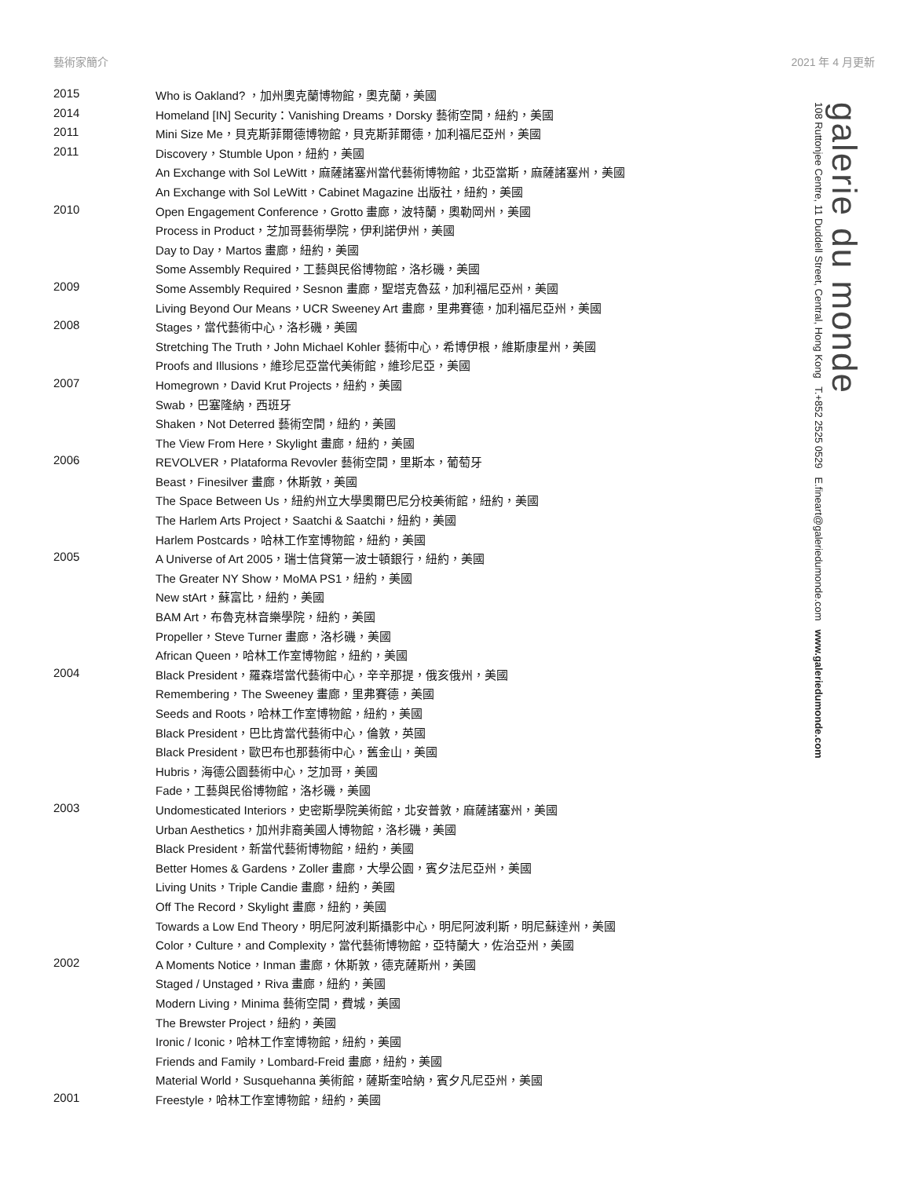藝術家簡介 2021 年 4 月更新
galerie du monde
108 Ruttonjee Centre, 11 Duddell Street, Central, Hong Kong T.+852 2525 0529 E.fineart@galeriedumonde.com www.galeriedumonde.com
| 2015 | Who is Oakland? ，加州奧克蘭博物館，奧克蘭，美國 |
| 2014 | Homeland [IN] Security：Vanishing Dreams，Dorsky 藝術空間，紐約，美國 |
| 2011 | Mini Size Me，貝克斯菲爾德博物館，貝克斯菲爾德，加利福尼亞州，美國 |
| 2011 | Discovery，Stumble Upon，紐約，美國 |
| | An Exchange with Sol LeWitt，麻薩諸塞州當代藝術博物館，北亞當斯，麻薩諸塞州，美國 |
| | An Exchange with Sol LeWitt，Cabinet Magazine 出版社，紐約，美國 |
| 2010 | Open Engagement Conference，Grotto 畫廊，波特蘭，奧勒岡州，美國 |
| | Process in Product，芝加哥藝術學院，伊利諾伊州，美國 |
| | Day to Day，Martos 畫廊，紐約，美國 |
| | Some Assembly Required，工藝與民俗博物館，洛杉磯，美國 |
| 2009 | Some Assembly Required，Sesnon 畫廊，聖塔克魯茲，加利福尼亞州，美國 |
| | Living Beyond Our Means，UCR Sweeney Art 畫廊，里弗賽德，加利福尼亞州，美國 |
| 2008 | Stages，當代藝術中心，洛杉磯，美國 |
| | Stretching The Truth，John Michael Kohler 藝術中心，希博伊根，維斯康星州，美國 |
| | Proofs and Illusions，維珍尼亞當代美術館，維珍尼亞，美國 |
| 2007 | Homegrown，David Krut Projects，紐約，美國 |
| | Swab，巴塞隆納，西班牙 |
| | Shaken，Not Deterred 藝術空間，紐約，美國 |
| | The View From Here，Skylight 畫廊，紐約，美國 |
| 2006 | REVOLVER，Plataforma Revovler 藝術空間，里斯本，葡萄牙 |
| | Beast，Finesilver 畫廊，休斯敦，美國 |
| | The Space Between Us，紐約州立大學奧爾巴尼分校美術館，紐約，美國 |
| | The Harlem Arts Project，Saatchi & Saatchi，紐約，美國 |
| | Harlem Postcards，哈林工作室博物館，紐約，美國 |
| 2005 | A Universe of Art 2005，瑞士信貸第一波士頓銀行，紐約，美國 |
| | The Greater NY Show，MoMA PS1，紐約，美國 |
| | New stArt，蘇富比，紐約，美國 |
| | BAM Art，布魯克林音樂學院，紐約，美國 |
| | Propeller，Steve Turner 畫廊，洛杉磯，美國 |
| | African Queen，哈林工作室博物館，紐約，美國 |
| 2004 | Black President，羅森塔當代藝術中心，辛辛那提，俄亥俄州，美國 |
| | Remembering，The Sweeney 畫廊，里弗賽德，美國 |
| | Seeds and Roots，哈林工作室博物館，紐約，美國 |
| | Black President，巴比肯當代藝術中心，倫敦，英國 |
| | Black President，歐巴布也那藝術中心，舊金山，美國 |
| | Hubris，海德公園藝術中心，芝加哥，美國 |
| | Fade，工藝與民俗博物館，洛杉磯，美國 |
| 2003 | Undomesticated Interiors，史密斯學院美術館，北安普敦，麻薩諸塞州，美國 |
| | Urban Aesthetics，加州非裔美國人博物館，洛杉磯，美國 |
| | Black President，新當代藝術博物館，紐約，美國 |
| | Better Homes & Gardens，Zoller 畫廊，大學公園，賓夕法尼亞州，美國 |
| | Living Units，Triple Candie 畫廊，紐約，美國 |
| | Off The Record，Skylight 畫廊，紐約，美國 |
| | Towards a Low End Theory，明尼阿波利斯攝影中心，明尼阿波利斯，明尼蘇達州，美國 |
| | Color，Culture，and Complexity，當代藝術博物館，亞特蘭大，佐治亞州，美國 |
| 2002 | A Moments Notice，Inman 畫廊，休斯敦，德克薩斯州，美國 |
| | Staged / Unstaged，Riva 畫廊，紐約，美國 |
| | Modern Living，Minima 藝術空間，費城，美國 |
| | The Brewster Project，紐約，美國 |
| | Ironic / Iconic，哈林工作室博物館，紐約，美國 |
| | Friends and Family，Lombard-Freid 畫廊，紐約，美國 |
| | Material World，Susquehanna 美術館，薩斯奎哈納，賓夕凡尼亞州，美國 |
| 2001 | Freestyle，哈林工作室博物館，紐約，美國 |